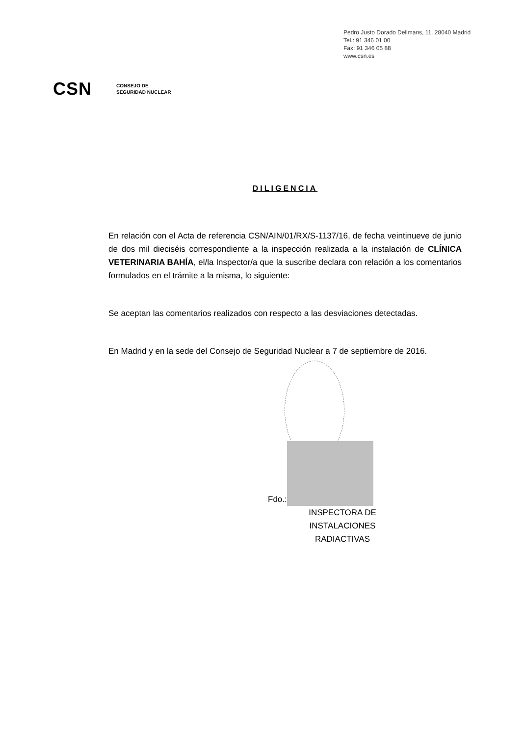Pedro Justo Dorado Dellmans, 11. 28040 Madrid
Tel.: 91 346 01 00
Fax: 91 346 05 88
www.csn.es
CSN CONSEJO DE
SEGURIDAD NUCLEAR
DILIGENCIA
En relación con el Acta de referencia CSN/AIN/01/RX/S-1137/16, de fecha veintinueve de junio de dos mil dieciséis correspondiente a la inspección realizada a la instalación de CLÍNICA VETERINARIA BAHÍA, el/la Inspector/a que la suscribe declara con relación a los comentarios formulados en el trámite a la misma, lo siguiente:
Se aceptan las comentarios realizados con respecto a las desviaciones detectadas.
En Madrid y en la sede del Consejo de Seguridad Nuclear a 7 de septiembre de 2016.
Fdo.:
INSPECTORA DE INSTALACIONES
RADIACTIVAS